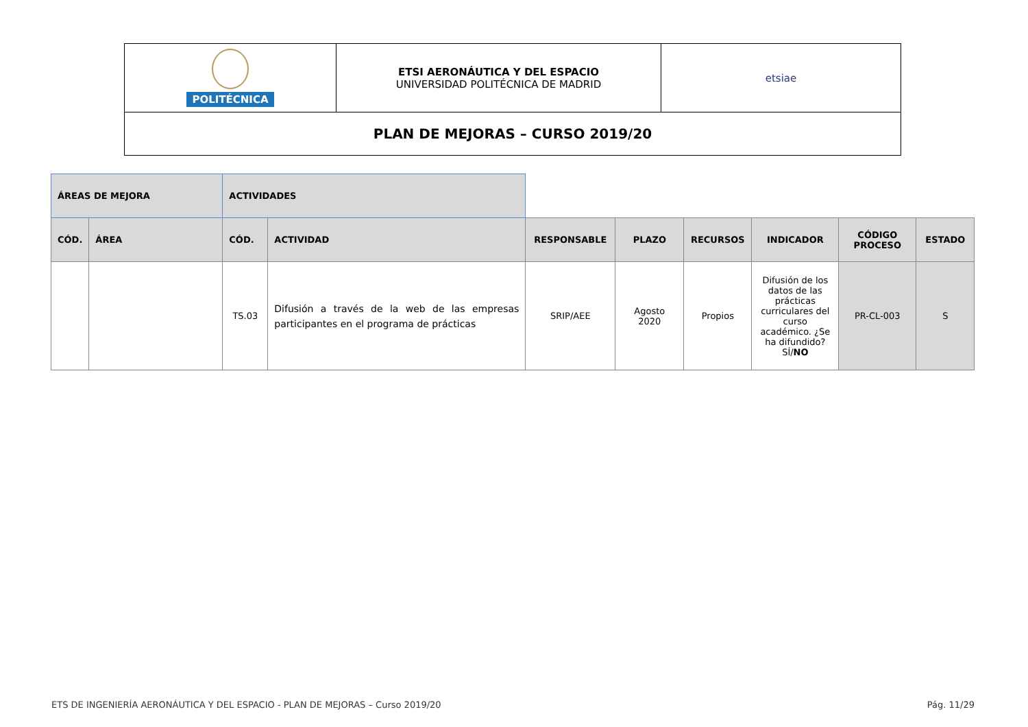| POLITÉCNICA | ETSI AERONÁUTICA Y DEL ESPACIO UNIVERSIDAD POLITÉCNICA DE MADRID | etsiae |
| PLAN DE MEJORAS – CURSO 2019/20 | | |
| ÁREAS DE MEJORA | | ACTIVIDADES | | | | | | | |
| CÓD. | ÁREA | CÓD. | ACTIVIDAD | RESPONSABLE | PLAZO | RECURSOS | INDICADOR | CÓDIGO PROCESO | ESTADO |
| | | TS.03 | Difusión a través de la web de las empresas participantes en el programa de prácticas | SRIP/AEE | Agosto 2020 | Propios | Difusión de los datos de las prácticas curriculares del curso académico. ¿Se ha difundido? SÍ/ NO | PR-CL-003 | S |
ETS DE INGENIERÍA AERONÁUTICA Y DEL ESPACIO - PLAN DE MEJORAS – Curso 2019/20 Pág. 11/29